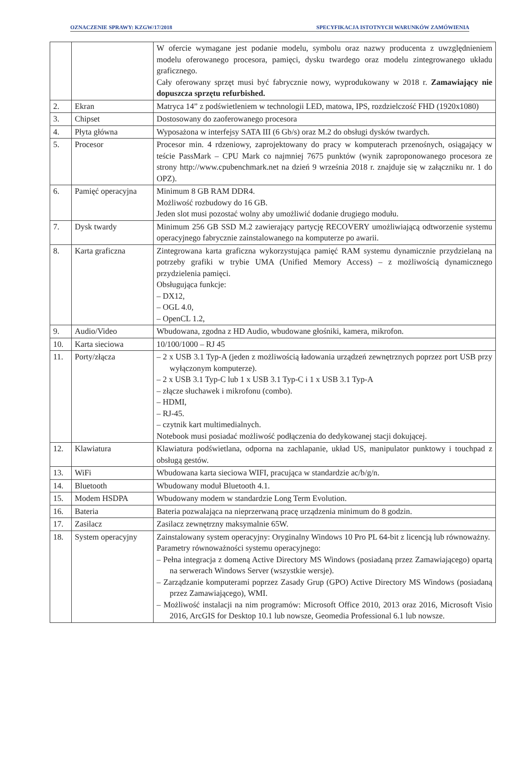OZNACZENIE SPRAWY: KZGW/17/2018 SPECYFIKACJA ISTOTNYCH WARUNKÓW ZAMÓWIENIA
| | | W ofercie wymagane jest podanie modelu, symbolu oraz nazwy producenta z uwzględnieniem modelu oferowanego procesora, pamięci, dysku twardego oraz modelu zintegrowanego układu graficznego. Cały oferowany sprzęt musi być fabrycznie nowy, wyprodukowany w 2018 r. Zamawiający nie dopuszcza sprzętu refurbished. |
| 2. | Ekran | Matryca 14” z podświetleniem w technologii LED, matowa, IPS, rozdzielczość FHD (1920x1080) |
| 3. | Chipset | Dostosowany do zaoferowanego procesora |
| 4. | Płyta główna | Wyposażona w interfejsy SATA III (6 Gb/s) oraz M.2 do obsługi dysków twardych. |
| 5. | Procesor | Procesor min. 4 rdzeniowy, zaprojektowany do pracy w komputerach przenośnych, osiągający w teście PassMark – CPU Mark co najmniej 7675 punktów (wynik zaproponowanego procesora ze strony http://www.cpubenchmark.net na dzień 9 września 2018 r. znajduje się w załączniku nr. 1 do OPZ). |
| 6. | Pamięć operacyjna | Minimum 8 GB RAM DDR4. Możliwość rozbudowy do 16 GB. Jeden slot musi pozostać wolny aby umożliwić dodanie drugiego modułu. |
| 7. | Dysk twardy | Minimum 256 GB SSD M.2 zawierający partycję RECOVERY umożliwiającą odtworzenie systemu operacyjnego fabrycznie zainstalowanego na komputerze po awarii. |
| 8. | Karta graficzna | Zintegrowana karta graficzna wykorzystująca pamięć RAM systemu dynamicznie przydzielaną na potrzeby grafiki w trybie UMA (Unified Memory Access) – z możliwością dynamicznego przydzielenia pamięci. Obsługująca funkcje: – DX12, – OGL 4.0, – OpenCL 1.2, |
| 9. | Audio/Video | Wbudowana, zgodna z HD Audio, wbudowane głośniki, kamera, mikrofon. |
| 10. | Karta sieciowa | 10/100/1000 – RJ 45 |
| 11. | Porty/złącza | – 2 x USB 3.1 Typ-A (jeden z możliwością ładowania urządzeń zewnętrznych poprzez port USB przy wyłączonym komputerze). – 2 x USB 3.1 Typ-C lub 1 x USB 3.1 Typ-C i 1 x USB 3.1 Typ-A – złącze słuchawek i mikrofonu (combo). – HDMI, – RJ-45. – czytnik kart multimedialnych. Notebook musi posiadać możliwość podłączenia do dedykowanej stacji dokującej. |
| 12. | Klawiatura | Klawiatura podświetlana, odporna na zachlapanie, układ US, manipulator punktowy i touchpad z obsługą gestów. |
| 13. | WiFi | Wbudowana karta sieciowa WIFI, pracująca w standardzie ac/b/g/n. |
| 14. | Bluetooth | Wbudowany moduł Bluetooth 4.1. |
| 15. | Modem HSDPA | Wbudowany modem w standardzie Long Term Evolution. |
| 16. | Bateria | Bateria pozwalająca na nieprzerwaną pracę urządzenia minimum do 8 godzin. |
| 17. | Zasilacz | Zasilacz zewnętrzny maksymalnie 65W. |
| 18. | System operacyjny | Zainstalowany system operacyjny: Oryginalny Windows 10 Pro PL 64-bit z licencją lub równoważny. Parametry równoważności systemu operacyjnego: – Pełna integracja z domeną Active Directory MS Windows (posiadaną przez Zamawiającego) opartą na serwerach Windows Server (wszystkie wersje). – Zarządzanie komputerami poprzez Zasady Grup (GPO) Active Directory MS Windows (posiadaną przez Zamawiającego), WMI. – Możliwość instalacji na nim programów: Microsoft Office 2010, 2013 oraz 2016, Microsoft Visio 2016, ArcGIS for Desktop 10.1 lub nowsze, Geomedia Professional 6.1 lub nowsze. |